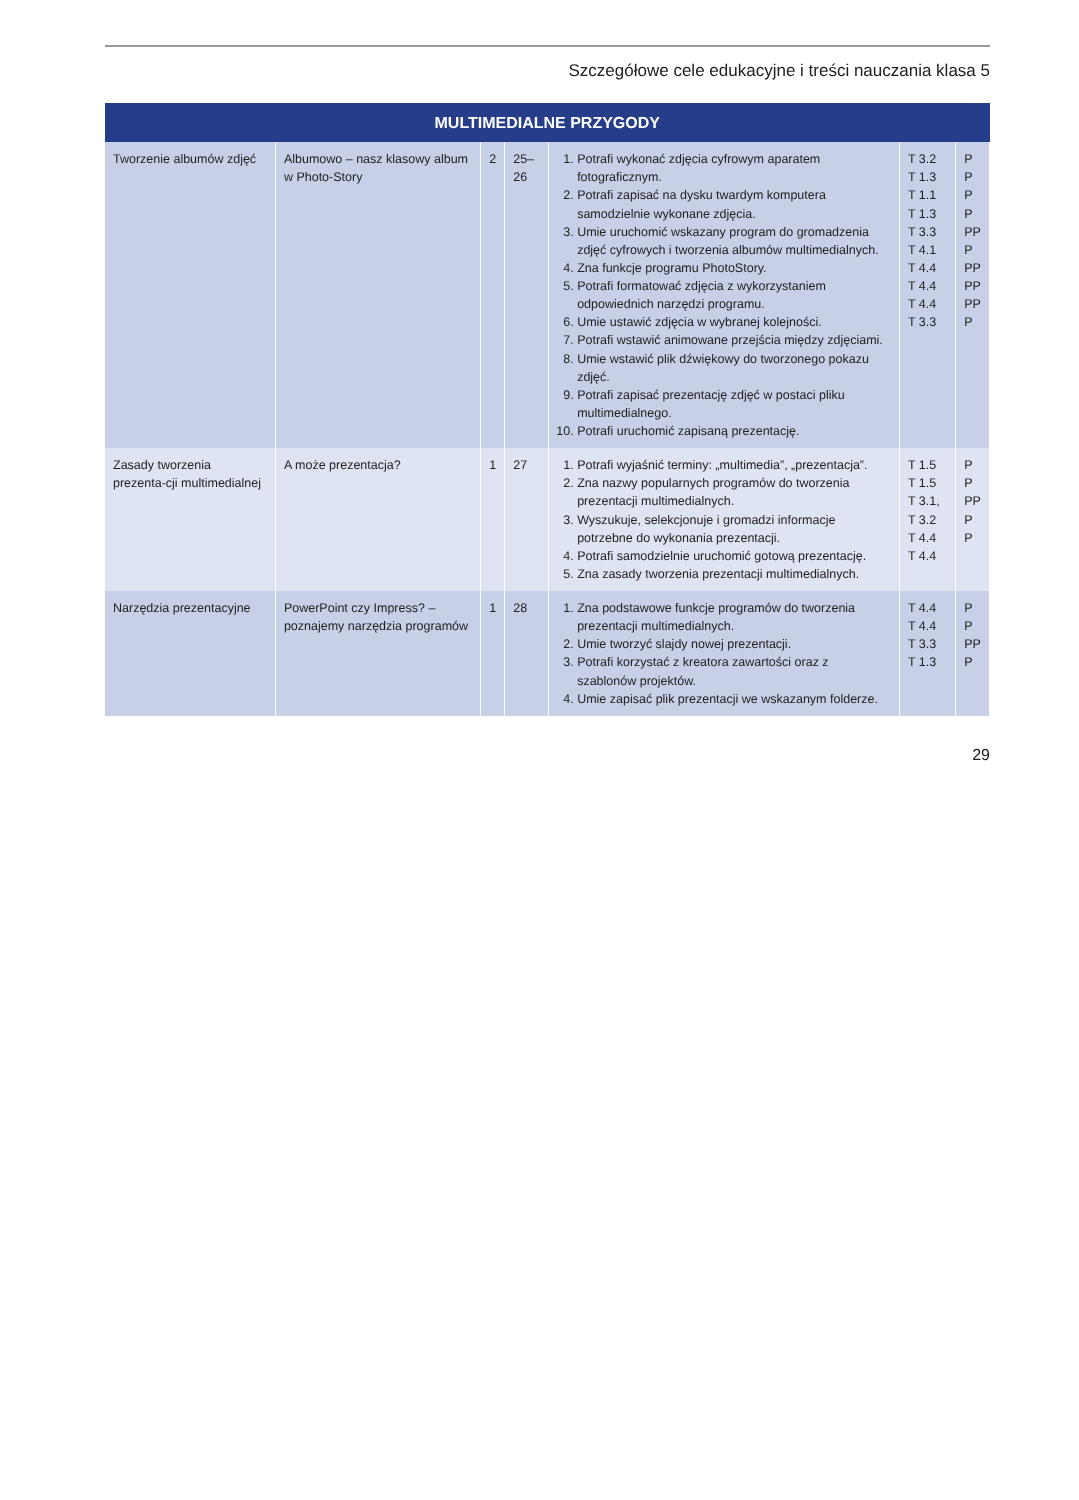Szczegółowe cele edukacyjne i treści nauczania klasa 5
| MULTIMEDIALNE PRZYGODY | | | | | | |
| --- | --- | --- | --- | --- | --- | --- |
| Tworzenie albumów zdjęć | Albumowo – nasz klasowy album w Photo-Story | 2 | 25–26 | 1. Potrafi wykonać zdjęcia cyfrowym aparatem fotograficznym. 2. Potrafi zapisać na dysku twardym komputera samodzielnie wykonane zdjęcia. 3. Umie uruchomić wskazany program do gromadzenia zdjęć cyfrowych i tworzenia albumów multimedialnych. 4. Zna funkcje programu PhotoStory. 5. Potrafi formatować zdjęcia z wykorzystaniem odpowiednich narzędzi programu. 6. Umie ustawić zdjęcia w wybranej kolejności. 7. Potrafi wstawić animowane przejścia między zdjęciami. 8. Umie wstawić plik dźwiękowy do tworzonego pokazu zdjęć. 9. Potrafi zapisać prezentację zdjęć w postaci pliku multimedialnego. 10. Potrafi uruchomić zapisaną prezentację. | T 3.2 T 1.3 T 1.1 T 1.3 T 3.3 T 4.1 T 4.4 T 4.4 T 4.4 T 3.3 | P P P P PP P PP PP PP P |
| Zasady tworzenia prezenta-cji multimedialnej | A może prezentacja? | 1 | 27 | 1. Potrafi wyjaśnić terminy: „multimedia”, „prezentacja”. 2. Zna nazwy popularnych programów do tworzenia prezentacji multimedialnych. 3. Wyszukuje, selekcjonuje i gromadzi informacje potrzebne do wykonania prezentacji. 4. Potrafi samodzielnie uruchomić gotową prezentację. 5. Zna zasady tworzenia prezentacji multimedialnych. | T 1.5 T 1.5 T 3.1, T 3.2 T 4.4 T 4.4 | P P PP P P |
| Narzędzia prezentacyjne | PowerPoint czy Impress? – poznajemy narzędzia programów | 1 | 28 | 1. Zna podstawowe funkcje programów do tworzenia prezentacji multimedialnych. 2. Umie tworzyć slajdy nowej prezentacji. 3. Potrafi korzystać z kreatora zawartości oraz z szablonów projektów. 4. Umie zapisać plik prezentacji we wskazanym folderze. | T 4.4 T 4.4 T 3.3 T 1.3 | P P PP P |
29